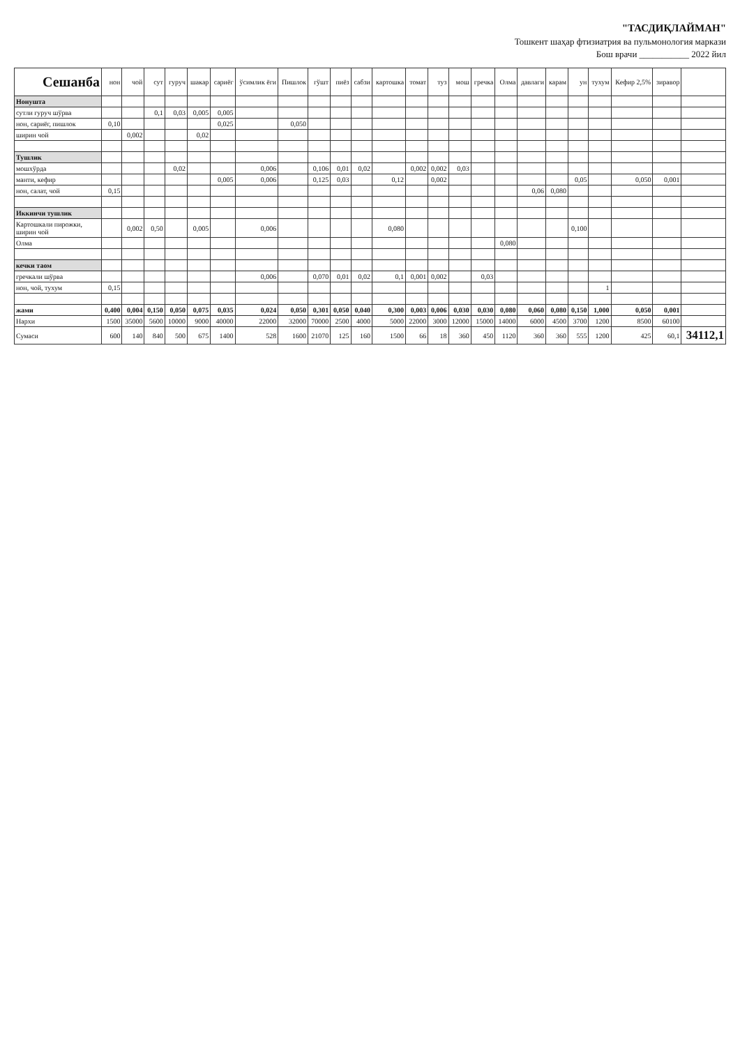"ТАСДИҚЛАЙМАН"
Тошкент шаҳар фтизиатрия ва пульмонология маркази
Бош врачи ___________ 2022 йил
| Сешанба | нон | чой | сут | гуруч | шакар | сариёг | ўсимлик ёги | Пишлок | гўшт | пиёз | сабзи | картошка | томат | туз | мош | гречка | Олма | давлаги | карам | ун | тухум | Кефир 2,5% | зиравор | |
| --- | --- | --- | --- | --- | --- | --- | --- | --- | --- | --- | --- | --- | --- | --- | --- | --- | --- | --- | --- | --- | --- | --- | --- | --- |
| Нонушта | | | | | | | | | | | | | | | | | | | | | | | | |
| сутли гуруч шўрва | | | 0,1 | 0,03 | 0,005 | 0,005 | | | | | | | | | | | | | | | | | | |
| нон, сариёг, пишлок | 0,10 | | | | | 0,025 | | 0,050 | | | | | | | | | | | | | | | | |
| ширин чой | | 0,002 | | | 0,02 | | | | | | | | | | | | | | | | | | | |
| Тушлик | | | | | | | | | | | | | | | | | | | | | | | | |
| мошхўрда | | | | 0,02 | | | 0,006 | | 0,106 | 0,01 | 0,02 | | 0,002 | 0,002 | 0,03 | | | | | | | | | |
| манти, кефир | | | | | | 0,005 | 0,006 | | 0,125 | 0,03 | | 0,12 | | 0,002 | | | | | | 0,05 | | 0,050 | 0,001 | |
| нон, салат, чой | 0,15 | | | | | | | | | | | | | | | | | 0,06 | 0,080 | | | | | |
| Иккинчи тушлик | | | | | | | | | | | | | | | | | | | | | | | | |
| Картошкали пирожки, ширин чой | | 0,002 | 0,50 | | 0,005 | | 0,006 | | | | | 0,080 | | | | | | | | 0,100 | | | | |
| Олма | | | | | | | | | | | | | | | | | 0,080 | | | | | | | |
| кечки таом | | | | | | | | | | | | | | | | | | | | | | | | |
| гречкали шўрва | | | | | | | 0,006 | | 0,070 | 0,01 | 0,02 | 0,1 | 0,001 | 0,002 | | 0,03 | | | | | | | | |
| нон, чой, тухум | 0,15 | | | | | | | | | | | | | | | | | | | | 1 | | | |
| жами | 0,400 | 0,004 | 0,150 | 0,050 | 0,075 | 0,035 | 0,024 | 0,050 | 0,301 | 0,050 | 0,040 | 0,300 | 0,003 | 0,006 | 0,030 | 0,030 | 0,080 | 0,060 | 0,080 | 0,150 | 1,000 | 0,050 | 0,001 | |
| Нархи | 1500 | 35000 | 5600 | 10000 | 9000 | 40000 | 22000 | 32000 | 70000 | 2500 | 4000 | 5000 | 22000 | 3000 | 12000 | 15000 | 14000 | 6000 | 4500 | 3700 | 1200 | 8500 | 60100 | |
| Сумаси | 600 | 140 | 840 | 500 | 675 | 1400 | 528 | 1600 | 21070 | 125 | 160 | 1500 | 66 | 18 | 360 | 450 | 1120 | 360 | 360 | 555 | 1200 | 425 | 60,1 | 34112,1 |